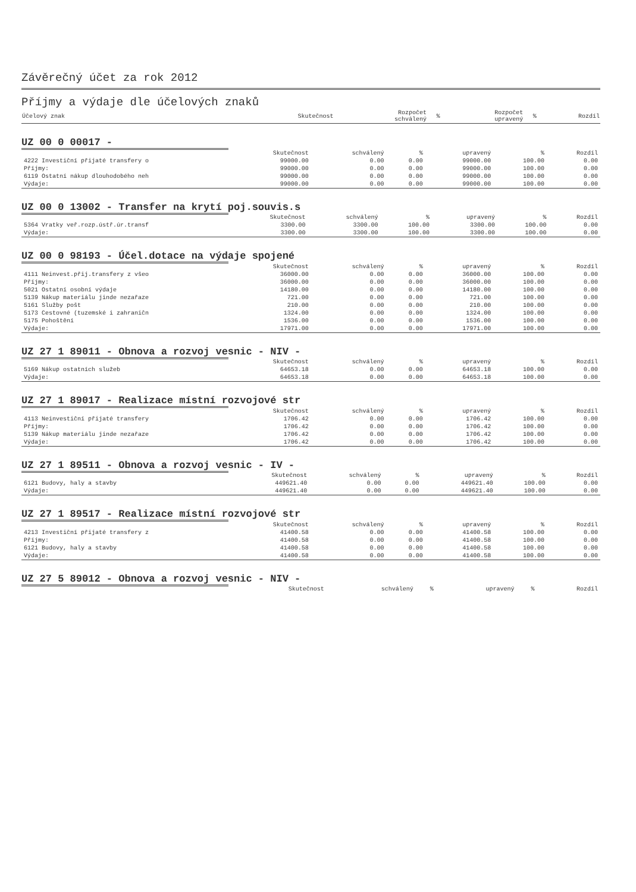Závěrečný účet za rok 2012
Příjmy a výdaje dle účelových znaků
| Účelový znak | Skutečnost | Rozpočet schválený | % | Rozpočet upravený | % | Rozdíl |
UZ 00 0 00017 -
| | Skutečnost | schválený | % | upravený | % | Rozdíl |
| --- | --- | --- | --- | --- | --- | --- |
| 4222 Investiční přijaté transfery o | 99000.00 | 0.00 | 0.00 | 99000.00 | 100.00 | 0.00 |
| Příjmy: | 99000.00 | 0.00 | 0.00 | 99000.00 | 100.00 | 0.00 |
| 6119 Ostatní nákup dlouhodobého neh | 99000.00 | 0.00 | 0.00 | 99000.00 | 100.00 | 0.00 |
| Výdaje: | 99000.00 | 0.00 | 0.00 | 99000.00 | 100.00 | 0.00 |
UZ 00 0 13002 - Transfer na krytí poj.souvis.s
| | Skutečnost | schválený | % | upravený | % | Rozdíl |
| --- | --- | --- | --- | --- | --- | --- |
| 5364 Vratky veř.rozp.ústř.úr.transf | 3300.00 | 3300.00 | 100.00 | 3300.00 | 100.00 | 0.00 |
| Výdaje: | 3300.00 | 3300.00 | 100.00 | 3300.00 | 100.00 | 0.00 |
UZ 00 0 98193 - Účel.dotace na výdaje spojené
| | Skutečnost | schválený | % | upravený | % | Rozdíl |
| --- | --- | --- | --- | --- | --- | --- |
| 4111 Neinvest.přij.transfery z všeo | 36000.00 | 0.00 | 0.00 | 36000.00 | 100.00 | 0.00 |
| Příjmy: | 36000.00 | 0.00 | 0.00 | 36000.00 | 100.00 | 0.00 |
| 5021 Ostatní osobní výdaje | 14180.00 | 0.00 | 0.00 | 14180.00 | 100.00 | 0.00 |
| 5139 Nákup materiálu jinde nezařaze | 721.00 | 0.00 | 0.00 | 721.00 | 100.00 | 0.00 |
| 5161 Služby pošt | 210.00 | 0.00 | 0.00 | 210.00 | 100.00 | 0.00 |
| 5173 Cestovné (tuzemské i zahraničn | 1324.00 | 0.00 | 0.00 | 1324.00 | 100.00 | 0.00 |
| 5175 Pohoštění | 1536.00 | 0.00 | 0.00 | 1536.00 | 100.00 | 0.00 |
| Výdaje: | 17971.00 | 0.00 | 0.00 | 17971.00 | 100.00 | 0.00 |
UZ 27 1 89011 - Obnova a rozvoj vesnic - NIV -
| | Skutečnost | schválený | % | upravený | % | Rozdíl |
| --- | --- | --- | --- | --- | --- | --- |
| 5169 Nákup ostatních služeb | 64653.18 | 0.00 | 0.00 | 64653.18 | 100.00 | 0.00 |
| Výdaje: | 64653.18 | 0.00 | 0.00 | 64653.18 | 100.00 | 0.00 |
UZ 27 1 89017 - Realizace místní rozvojové str
| | Skutečnost | schválený | % | upravený | % | Rozdíl |
| --- | --- | --- | --- | --- | --- | --- |
| 4113 Neinvestiční přijaté transfery | 1706.42 | 0.00 | 0.00 | 1706.42 | 100.00 | 0.00 |
| Příjmy: | 1706.42 | 0.00 | 0.00 | 1706.42 | 100.00 | 0.00 |
| 5139 Nákup materiálu jinde nezařaze | 1706.42 | 0.00 | 0.00 | 1706.42 | 100.00 | 0.00 |
| Výdaje: | 1706.42 | 0.00 | 0.00 | 1706.42 | 100.00 | 0.00 |
UZ 27 1 89511 - Obnova a rozvoj vesnic - IV -
| | Skutečnost | schválený | % | upravený | % | Rozdíl |
| --- | --- | --- | --- | --- | --- | --- |
| 6121 Budovy, haly a stavby | 449621.40 | 0.00 | 0.00 | 449621.40 | 100.00 | 0.00 |
| Výdaje: | 449621.40 | 0.00 | 0.00 | 449621.40 | 100.00 | 0.00 |
UZ 27 1 89517 - Realizace místní rozvojové str
| | Skutečnost | schválený | % | upravený | % | Rozdíl |
| --- | --- | --- | --- | --- | --- | --- |
| 4213 Investiční přijaté transfery z | 41400.58 | 0.00 | 0.00 | 41400.58 | 100.00 | 0.00 |
| Příjmy: | 41400.58 | 0.00 | 0.00 | 41400.58 | 100.00 | 0.00 |
| 6121 Budovy, haly a stavby | 41400.58 | 0.00 | 0.00 | 41400.58 | 100.00 | 0.00 |
| Výdaje: | 41400.58 | 0.00 | 0.00 | 41400.58 | 100.00 | 0.00 |
UZ 27 5 89012 - Obnova a rozvoj vesnic - NIV -
| | Skutečnost | schválený | % | upravený | % | Rozdíl |
| --- | --- | --- | --- | --- | --- | --- |